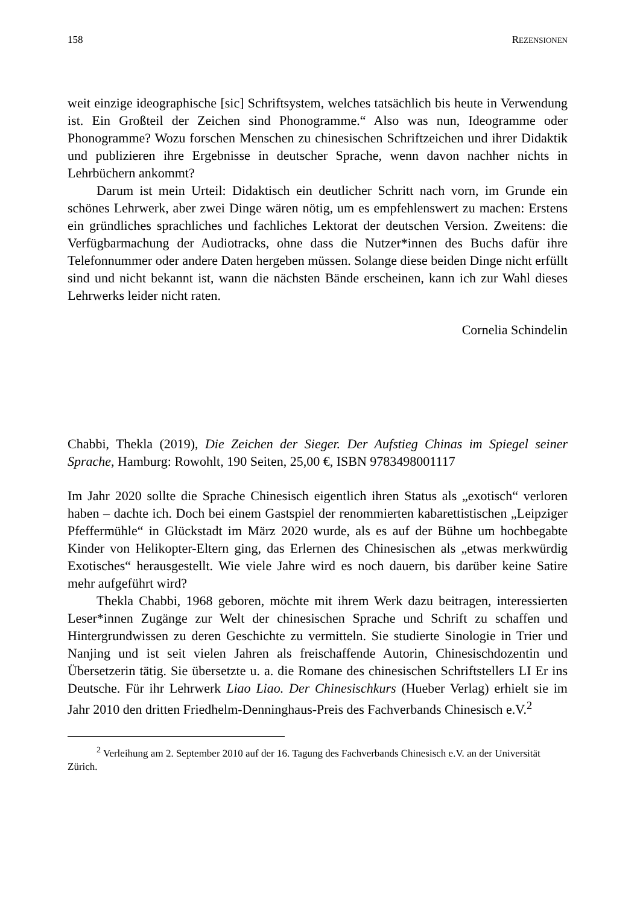158 REZENSIONEN
weit einzige ideographische [sic] Schriftsystem, welches tatsächlich bis heute in Verwendung ist. Ein Großteil der Zeichen sind Phonogramme.“ Also was nun, Ideogramme oder Phonogramme? Wozu forschen Menschen zu chinesischen Schriftzeichen und ihrer Didaktik und publizieren ihre Ergebnisse in deutscher Sprache, wenn davon nachher nichts in Lehrbüchern ankommt?
Darum ist mein Urteil: Didaktisch ein deutlicher Schritt nach vorn, im Grunde ein schönes Lehrwerk, aber zwei Dinge wären nötig, um es empfehlenswert zu machen: Erstens ein gründliches sprachliches und fachliches Lektorat der deutschen Version. Zweitens: die Verfügbarmachung der Audiotracks, ohne dass die Nutzer*innen des Buchs dafür ihre Telefonnummer oder andere Daten hergeben müssen. Solange diese beiden Dinge nicht erfüllt sind und nicht bekannt ist, wann die nächsten Bände erscheinen, kann ich zur Wahl dieses Lehrwerks leider nicht raten.
Cornelia Schindelin
Chabbi, Thekla (2019), Die Zeichen der Sieger. Der Aufstieg Chinas im Spiegel seiner Sprache, Hamburg: Rowohlt, 190 Seiten, 25,00 €, ISBN 9783498001117
Im Jahr 2020 sollte die Sprache Chinesisch eigentlich ihren Status als „exotisch“ verloren haben – dachte ich. Doch bei einem Gastspiel der renommierten kabarettistischen „Leipziger Pfeffermühle“ in Glückstadt im März 2020 wurde, als es auf der Bühne um hochbegabte Kinder von Helikopter-Eltern ging, das Erlernen des Chinesischen als „etwas merkwürdig Exotisches“ herausgestellt. Wie viele Jahre wird es noch dauern, bis darüber keine Satire mehr aufgeführt wird?
Thekla Chabbi, 1968 geboren, möchte mit ihrem Werk dazu beitragen, interessierten Leser*innen Zugänge zur Welt der chinesischen Sprache und Schrift zu schaffen und Hintergrundwissen zu deren Geschichte zu vermitteln. Sie studierte Sinologie in Trier und Nanjing und ist seit vielen Jahren als freischaffende Autorin, Chinesischdozentin und Übersetzerin tätig. Sie übersetzte u. a. die Romane des chinesischen Schriftstellers LI Er ins Deutsche. Für ihr Lehrwerk Liao Liao. Der Chinesischkurs (Hueber Verlag) erhielt sie im Jahr 2010 den dritten Friedhelm-Denninghaus-Preis des Fachverbands Chinesisch e.V.<sup>2</sup>
<sup>2</sup> Verleihung am 2. September 2010 auf der 16. Tagung des Fachverbands Chinesisch e.V. an der Universität Zürich.